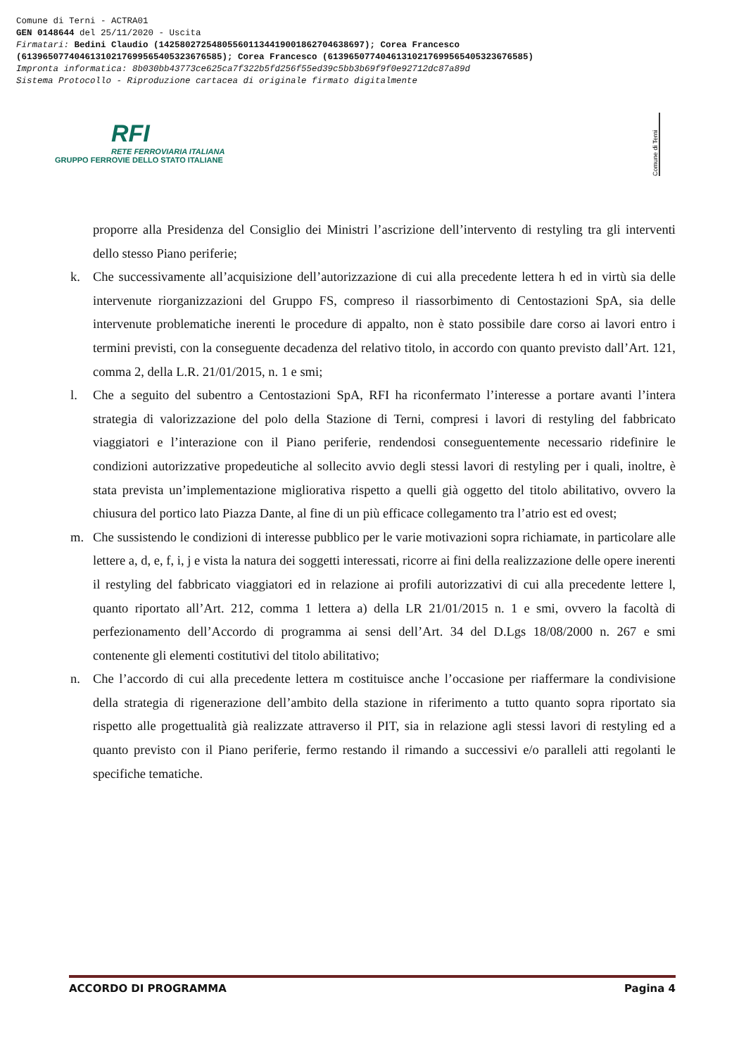Comune di Terni - ACTRA01
GEN 0148644 del 25/11/2020 - Uscita
Firmatari: Bedini Claudio (142580272548055601134419001862704638697); Corea Francesco
(61396507740461310217699565405323676585); Corea Francesco (61396507740461310217699565405323676585)
Impronta informatica: 8b030bb43773ce625ca7f322b5fd256f55ed39c5bb3b69f9f0e92712dc87a89d
Sistema Protocollo - Riproduzione cartacea di originale firmato digitalmente
RFI
RETE FERROVIARIA ITALIANA
GRUPPO FERROVIE DELLO STATO ITALIANE
Comune di Terni
proporre alla Presidenza del Consiglio dei Ministri l’ascrizione dell’intervento di restyling tra gli interventi dello stesso Piano periferie;
k. Che successivamente all’acquisizione dell’autorizzazione di cui alla precedente lettera h ed in virtù sia delle intervenute riorganizzazioni del Gruppo FS, compreso il riassorbimento di Centostazioni SpA, sia delle intervenute problematiche inerenti le procedure di appalto, non è stato possibile dare corso ai lavori entro i termini previsti, con la conseguente decadenza del relativo titolo, in accordo con quanto previsto dall’Art. 121, comma 2, della L.R. 21/01/2015, n. 1 e smi;
l. Che a seguito del subentro a Centostazioni SpA, RFI ha riconfermato l’interesse a portare avanti l’intera strategia di valorizzazione del polo della Stazione di Terni, compresi i lavori di restyling del fabbricato viaggiatori e l’interazione con il Piano periferie, rendendosi conseguentemente necessario ridefinire le condizioni autorizzative propedeutiche al sollecito avvio degli stessi lavori di restyling per i quali, inoltre, è stata prevista un’implementazione migliorativa rispetto a quelli già oggetto del titolo abilitativo, ovvero la chiusura del portico lato Piazza Dante, al fine di un più efficace collegamento tra l’atrio est ed ovest;
m. Che sussistendo le condizioni di interesse pubblico per le varie motivazioni sopra richiamate, in particolare alle lettere a, d, e, f, i, j e vista la natura dei soggetti interessati, ricorre ai fini della realizzazione delle opere inerenti il restyling del fabbricato viaggiatori ed in relazione ai profili autorizzativi di cui alla precedente lettere l, quanto riportato all’Art. 212, comma 1 lettera a) della LR 21/01/2015 n. 1 e smi, ovvero la facoltà di perfezionamento dell’Accordo di programma ai sensi dell’Art. 34 del D.Lgs 18/08/2000 n. 267 e smi contenente gli elementi costitutivi del titolo abilitativo;
n. Che l’accordo di cui alla precedente lettera m costituisce anche l’occasione per riaffermare la condivisione della strategia di rigenerazione dell’ambito della stazione in riferimento a tutto quanto sopra riportato sia rispetto alle progettualità già realizzate attraverso il PIT, sia in relazione agli stessi lavori di restyling ed a quanto previsto con il Piano periferie, fermo restando il rimando a successivi e/o paralleli atti regolanti le specifiche tematiche.
ACCORDO DI PROGRAMMA Pagina 4